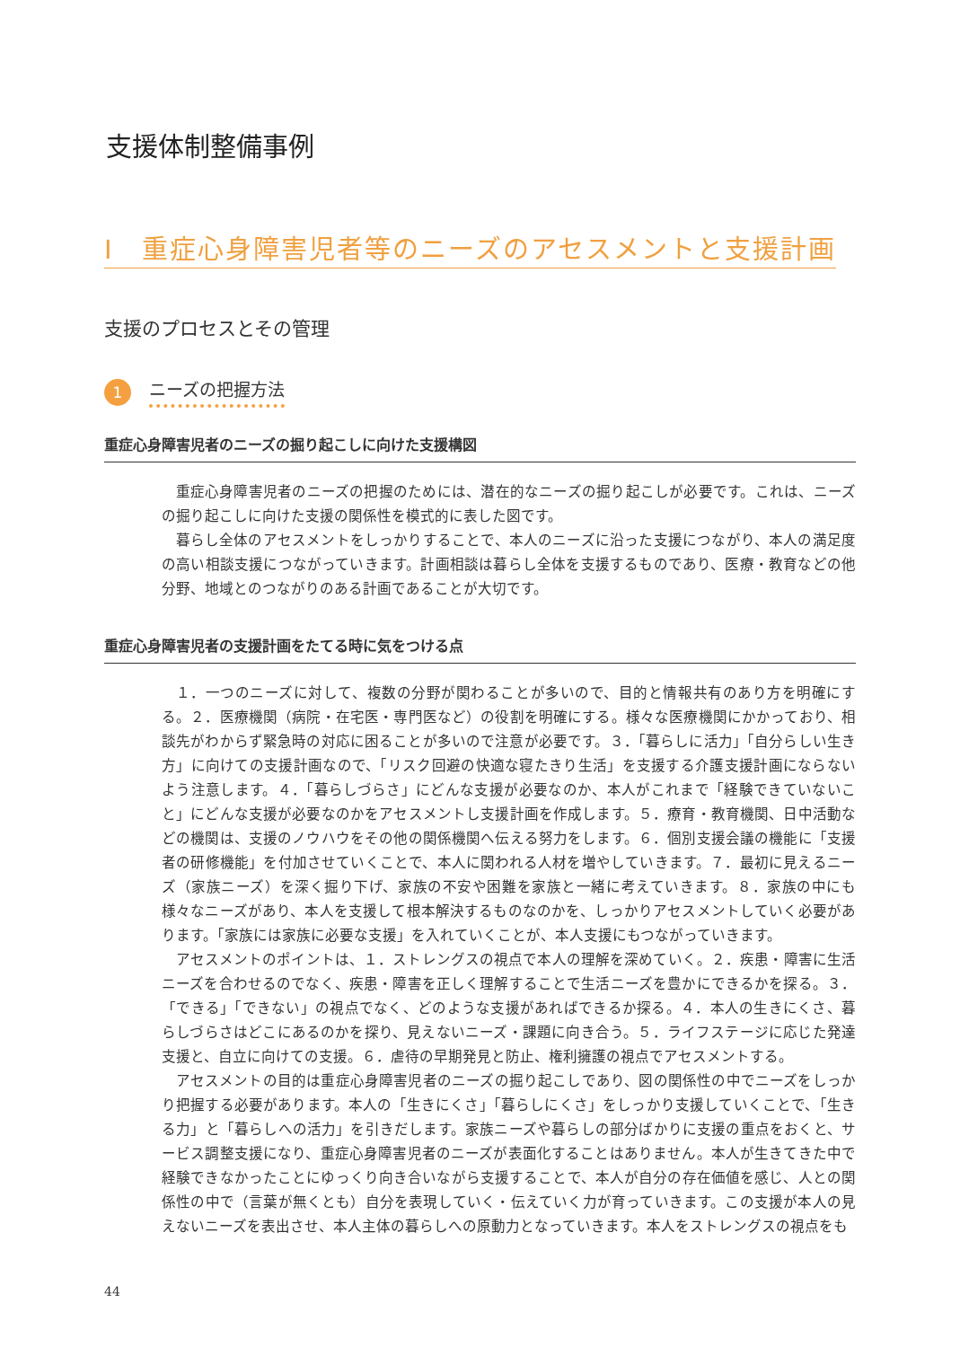支援体制整備事例
Ⅰ　重症心身障害児者等のニーズのアセスメントと支援計画
支援のプロセスとその管理
1
ニーズの把握方法
重症心身障害児者のニーズの掘り起こしに向けた支援構図
重症心身障害児者のニーズの把握のためには、潜在的なニーズの掘り起こしが必要です。これは、ニーズの掘り起こしに向けた支援の関係性を模式的に表した図です。
暮らし全体のアセスメントをしっかりすることで、本人のニーズに沿った支援につながり、本人の満足度の高い相談支援につながっていきます。計画相談は暮らし全体を支援するものであり、医療・教育などの他分野、地域とのつながりのある計画であることが大切です。
重症心身障害児者の支援計画をたてる時に気をつける点
１．一つのニーズに対して、複数の分野が関わることが多いので、目的と情報共有のあり方を明確にする。２．医療機関（病院・在宅医・専門医など）の役割を明確にする。様々な医療機関にかかっており、相談先がわからず緊急時の対応に困ることが多いので注意が必要です。３．「暮らしに活力」「自分らしい生き方」に向けての支援計画なので、「リスク回避の快適な寝たきり生活」を支援する介護支援計画にならないよう注意します。４．「暮らしづらさ」にどんな支援が必要なのか、本人がこれまで「経験できていないこと」にどんな支援が必要なのかをアセスメントし支援計画を作成します。５．療育・教育機関、日中活動などの機関は、支援のノウハウをその他の関係機関へ伝える努力をします。６．個別支援会議の機能に「支援者の研修機能」を付加させていくことで、本人に関われる人材を増やしていきます。７．最初に見えるニーズ（家族ニーズ）を深く掘り下げ、家族の不安や困難を家族と一緒に考えていきます。８．家族の中にも様々なニーズがあり、本人を支援して根本解決するものなのかを、しっかりアセスメントしていく必要があります。「家族には家族に必要な支援」を入れていくことが、本人支援にもつながっていきます。
アセスメントのポイントは、１．ストレングスの視点で本人の理解を深めていく。２．疾患・障害に生活ニーズを合わせるのでなく、疾患・障害を正しく理解することで生活ニーズを豊かにできるかを探る。３．「できる」「できない」の視点でなく、どのような支援があればできるか探る。４．本人の生きにくさ、暮らしづらさはどこにあるのかを探り、見えないニーズ・課題に向き合う。５．ライフステージに応じた発達支援と、自立に向けての支援。６．虐待の早期発見と防止、権利擁護の視点でアセスメントする。
アセスメントの目的は重症心身障害児者のニーズの掘り起こしであり、図の関係性の中でニーズをしっかり把握する必要があります。本人の「生きにくさ」「暮らしにくさ」をしっかり支援していくことで、「生きる力」と「暮らしへの活力」を引きだします。家族ニーズや暮らしの部分ばかりに支援の重点をおくと、サービス調整支援になり、重症心身障害児者のニーズが表面化することはありません。本人が生きてきた中で経験できなかったことにゆっくり向き合いながら支援することで、本人が自分の存在価値を感じ、人との関係性の中で（言葉が無くとも）自分を表現していく・伝えていく力が育っていきます。この支援が本人の見えないニーズを表出させ、本人主体の暮らしへの原動力となっていきます。本人をストレングスの視点をも
44